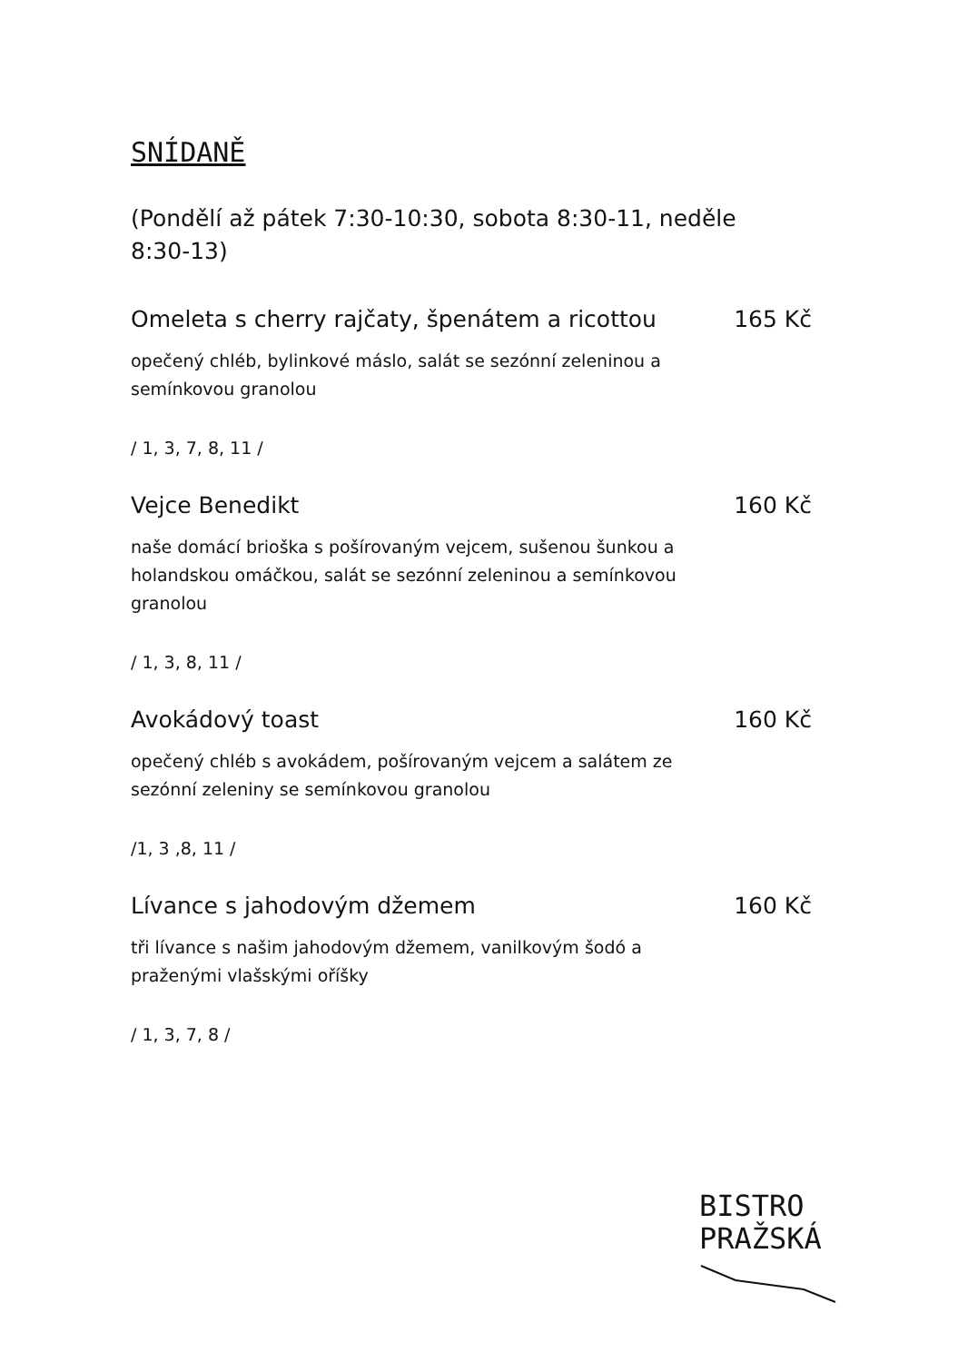SNÍDANĚ
(Pondělí až pátek 7:30-10:30, sobota 8:30-11, neděle 8:30-13)
Omeleta s cherry rajčaty, špenátem a ricottou 165 Kč
opečený chléb, bylinkové máslo, salát se sezónní zeleninou a semínkovou granolou
/ 1, 3, 7, 8, 11 /
Vejce Benedikt 160 Kč
naše domácí brioška s pošírovaným vejcem, sušenou šunkou a holandskou omáčkou, salát se sezónní zeleninou a semínkovou granolou
/ 1, 3, 8, 11 /
Avokádový toast 160 Kč
opečený chléb s avokádem, pošírovaným vejcem a salátem ze sezónní zeleniny se semínkovou granolou
/1, 3 ,8, 11 /
Lívance s jahodovým džemem 160 Kč
tři lívance s našim jahodovým džemem, vanilkovým šodó a praženými vlašskými oříšky
/ 1, 3, 7, 8 /
BISTRO
PRAŽSKÁ